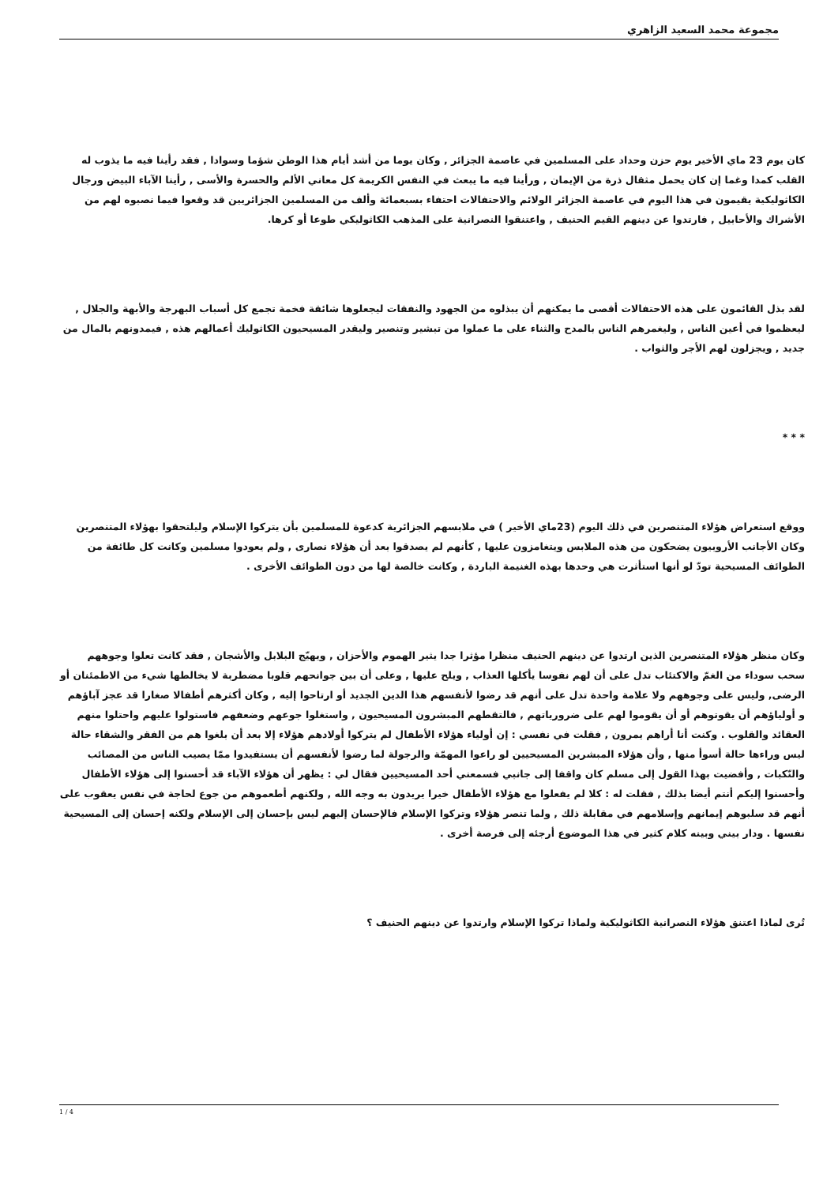مجموعة محمد السعيد الزاهري
كان يوم 23 ماي الأخير يوم حزن وحداد على المسلمين في عاصمة الجزائر , وكان يوما من أشد أيام هذا الوطن شؤما وسوادا , فقد رأينا فيه ما يذوب له القلب كمدا وغما إن كان يحمل مثقال ذرة من الإيمان , ورأينا فيه ما يبعث في النفس الكريمة كل معاني الألم والحسرة والأسى , رأينا الآباء البيض ورجال الكاثوليكية يقيمون في هذا اليوم في عاصمة الجزائر الولائم والاحتفالات احتفاء بسبعمائة وألف من المسلمين الجزائريين قد وقعوا فيما نصبوه لهم من الأشراك والأحابيل , فارتدوا عن دينهم القيم الحنيف , واعتنقوا النصرانية على المذهب الكاثوليكي طوعا أو كرها.
لقد بذل القائمون على هذه الاحتفالات أقصى ما يمكنهم أن يبذلوه من الجهود والنفقات ليجعلوها شائقة فخمة تجمع كل أسباب البهرجة والأبهة والجلال , ليعظموا في أعين الناس , وليغمرهم الناس بالمدح والثناء على ما عملوا من تبشير وتنصير وليقدر المسيحيون الكاثوليك أعمالهم هذه , فيمدونهم بالمال من جديد , ويجزلون لهم الأجر والثواب .
* * *
ووقع استعراض هؤلاء المتنصرين في ذلك اليوم (23ماي الأخير ) في ملابسهم الجزائرية كدعوة للمسلمين بأن يتركوا الإسلام وليلتحقوا بهؤلاء المتنصرين وكان الأجانب الأروبيون يضحكون من هذه الملابس ويتغامزون عليها , كأنهم لم يصدقوا بعد أن هؤلاء نصارى , ولم يعودوا مسلمين وكانت كل طائفة من الطوائف المسيحية تودّ لو أنها استأثرت هي وحدها بهذه الغنيمة الباردة , وكانت خالصة لها من دون الطوائف الأخرى .
وكان منظر هؤلاء المتنصرين الذين ارتدوا عن دينهم الحنيف منظرا مؤثرا جدا يثير الهموم والأحزان , ويهيّج البلابل والأشجان , فقد كانت تعلوا وجوههم سحب سوداء من الغمّ والاكتئاب تدل على أن لهم نفوسا يأكلها العذاب , ويلح عليها , وعلى أن بين جوانحهم قلوبا مضطربة لا يخالطها شيء من الاطمئنان أو الرضى, وليس على وجوههم ولا علامة واحدة تدل على أنهم قد رضوا لأنفسهم هذا الدين الجديد أو ارتاحوا إليه , وكان أكثرهم أطفالا صغارا قد عجز آباؤهم و أولياؤهم أن يقوتوهم أو أن يقوموا لهم على ضرورياتهم , فالتقطهم المبشرون المسيحيون , واستغلوا جوعهم وضعفهم فاستولوا عليهم واحتلوا منهم العقائد والقلوب . وكنت أنا أراهم يمرون , فقلت في نفسي : إن أولياء هؤلاء الأطفال لم يتركوا أولادهم هؤلاء إلا بعد أن بلغوا هم من الفقر والشقاء حالة ليس وراءها حالة أسوأ منها , وأن هؤلاء المبشرين المسيحيين لو راعوا المهمّة والرجولة لما رضوا لأنفسهم أن يستفيدوا ممّا يصيب الناس من المصائب والنّكبات , وأفضيت بهذا القول إلى مسلم كان واقفا إلى جانبي فسمعني أحد المسيحيين فقال لي : يظهر أن هؤلاء الآباء قد أحسنوا إلى هؤلاء الأطفال وأحسنوا إليكم أنتم أيضا بذلك , فقلت له : كلا لم يفعلوا مع هؤلاء الأطفال خيرا يريدون به وجه الله , ولكنهم أطعموهم من جوع لحاجة في نفس يعقوب على أنهم قد سلبوهم إيمانهم وإسلامهم في مقابلة ذلك , ولما تنصر هؤلاء وتركوا الإسلام فالإحسان إليهم ليس بإحسان إلى الإسلام ولكنه إحسان إلى المسيحية نفسها . ودار بيني وبينه كلام كثير في هذا الموضوع أرجئه إلى فرصة أخرى .
تُرى لماذا اعتنق هؤلاء النصرانية الكاثوليكية ولماذا تركوا الإسلام وارتدوا عن دينهم الحنيف ؟
1 / 4